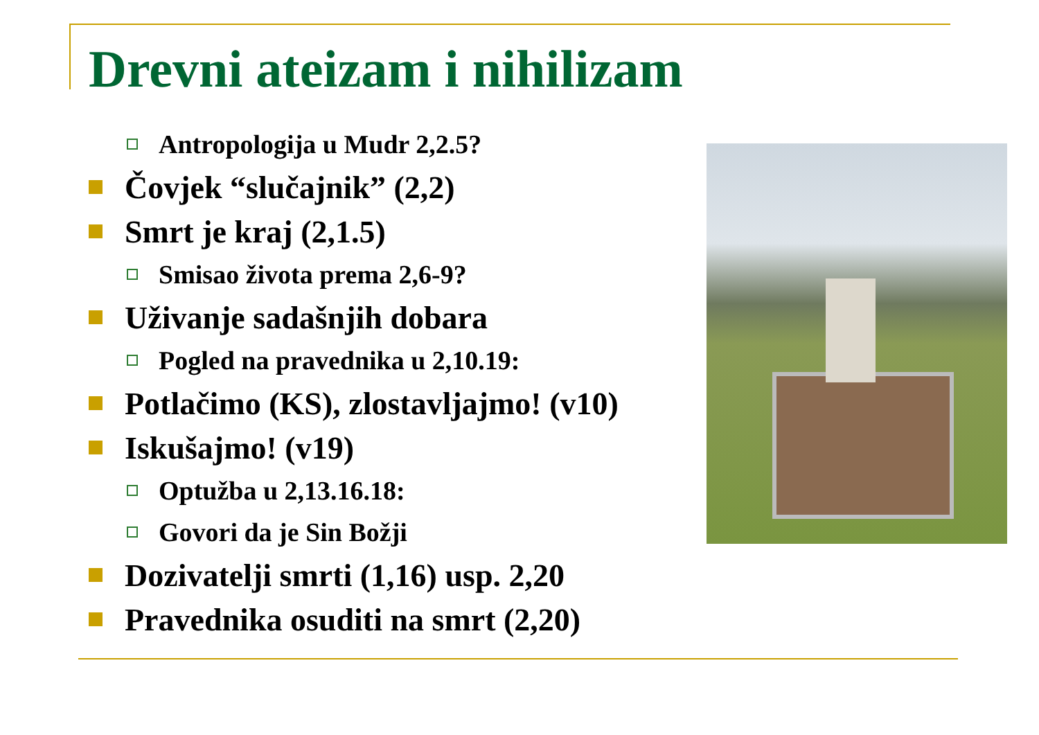Drevni ateizam i nihilizam
Antropologija u Mudr 2,2.5?
Čovjek “slučajnik” (2,2)
Smrt je kraj (2,1.5)
Smisao života prema 2,6-9?
Uživanje sadašnjih dobara
Pogled na pravednika u 2,10.19:
Potlačimo (KS), zlostavljajmo! (v10)
Iskušajmo! (v19)
Optužba u 2,13.16.18:
Govori da je Sin Božji
Dozivatelji smrti (1,16) usp. 2,20
Pravednika osuditi na smrt (2,20)